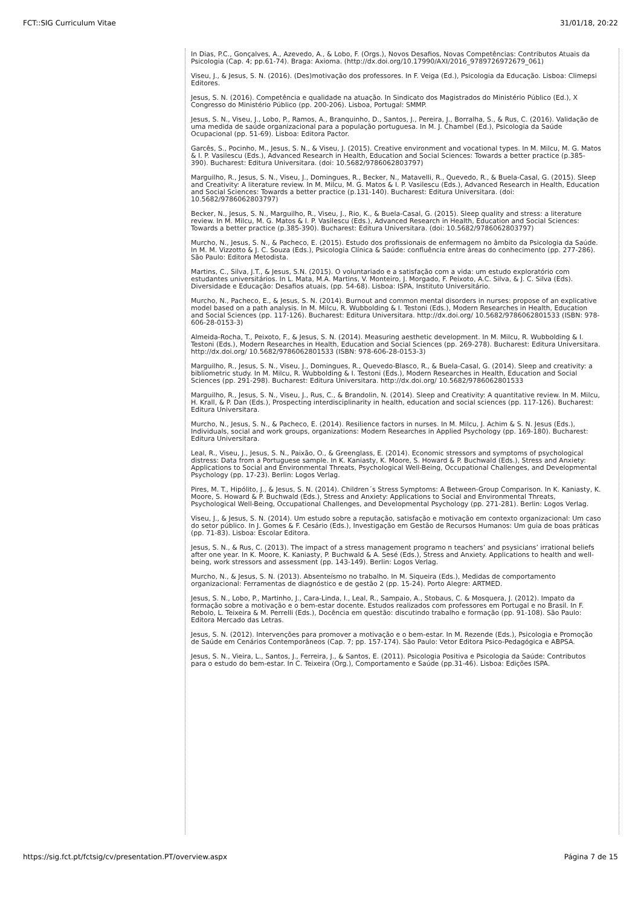FCT::SIG Curriculum Vitae 31/01/18, 20:22
In Dias, P.C., Gonçalves, A., Azevedo, A., & Lobo, F. (Orgs.), Novos Desafios, Novas Competências: Contributos Atuais da Psicologia (Cap. 4; pp.61-74). Braga: Axioma. (http://dx.doi.org/10.17990/AXI/2016_9789726972679_061)
Viseu, J., & Jesus, S. N. (2016). (Des)motivação dos professores. In F. Veiga (Ed.), Psicologia da Educação. Lisboa: Climepsi Editores.
Jesus, S. N. (2016). Competência e qualidade na atuação. In Sindicato dos Magistrados do Ministério Público (Ed.), X Congresso do Ministério Público (pp. 200-206). Lisboa, Portugal: SMMP.
Jesus, S. N., Viseu, J., Lobo, P., Ramos, A., Branquinho, D., Santos, J., Pereira, J., Borralha, S., & Rus, C. (2016). Validação de uma medida de saúde organizacional para a população portuguesa. In M. J. Chambel (Ed.), Psicologia da Saúde Ocupacional (pp. 51-69). Lisboa: Editora Pactor.
Garcês, S., Pocinho, M., Jesus, S. N., & Viseu, J. (2015). Creative environment and vocational types. In M. Milcu, M. G. Matos & I. P. Vasilescu (Eds.), Advanced Research in Health, Education and Social Sciences: Towards a better practice (p.385-390). Bucharest: Editura Universitara. (doi: 10.5682/9786062803797)
Marguilho, R., Jesus, S. N., Viseu, J., Domingues, R., Becker, N., Matavelli, R., Quevedo, R., & Buela-Casal, G. (2015). Sleep and Creativity: A literature review. In M. Milcu, M. G. Matos & I. P. Vasilescu (Eds.), Advanced Research in Health, Education and Social Sciences: Towards a better practice (p.131-140). Bucharest: Editura Universitara. (doi: 10.5682/9786062803797)
Becker, N., Jesus, S. N., Marguilho, R., Viseu, J., Rio, K., & Buela-Casal, G. (2015). Sleep quality and stress: a literature review. In M. Milcu, M. G. Matos & I. P. Vasilescu (Eds.), Advanced Research in Health, Education and Social Sciences: Towards a better practice (p.385-390). Bucharest: Editura Universitara. (doi: 10.5682/9786062803797)
Murcho, N., Jesus, S. N., & Pacheco, E. (2015). Estudo dos profissionais de enfermagem no âmbito da Psicologia da Saúde. In M. M. Vizzotto & J. C. Souza (Eds.), Psicologia Clínica & Saúde: confluência entre áreas do conhecimento (pp. 277-286). São Paulo: Editora Metodista.
Martins, C., Silva, J.T., & Jesus, S.N. (2015). O voluntariado e a satisfação com a vida: um estudo exploratório com estudantes universitários. In L. Mata, M.A. Martins, V. Monteiro, J. Morgado, F. Peixoto, A.C. Silva, & J. C. Silva (Eds). Diversidade e Educação: Desafios atuais, (pp. 54-68). Lisboa: ISPA, Instituto Universitário.
Murcho, N., Pacheco, E., & Jesus, S. N. (2014). Burnout and common mental disorders in nurses: propose of an explicative model based on a path analysis. In M. Milcu, R. Wubbolding & I. Testoni (Eds.), Modern Researches in Health, Education and Social Sciences (pp. 117-126). Bucharest: Editura Universitara. http://dx.doi.org/ 10.5682/9786062801533 (ISBN: 978-606-28-0153-3)
Almeida-Rocha, T., Peixoto, F., & Jesus, S. N. (2014). Measuring aesthetic development. In M. Milcu, R. Wubbolding & I. Testoni (Eds.), Modern Researches in Health, Education and Social Sciences (pp. 269-278). Bucharest: Editura Universitara. http://dx.doi.org/ 10.5682/9786062801533 (ISBN: 978-606-28-0153-3)
Marguilho, R., Jesus, S. N., Viseu, J., Domingues, R., Quevedo-Blasco, R., & Buela-Casal, G. (2014). Sleep and creativity: a bibliometric study. In M. Milcu, R. Wubbolding & I. Testoni (Eds.), Modern Researches in Health, Education and Social Sciences (pp. 291-298). Bucharest: Editura Universitara. http://dx.doi.org/ 10.5682/9786062801533
Marguilho, R., Jesus, S. N., Viseu, J., Rus, C., & Brandolin, N. (2014). Sleep and Creativity: A quantitative review. In M. Milcu, H. Krall, & P. Dan (Eds.), Prospecting interdisciplinarity in health, education and social sciences (pp. 117-126). Bucharest: Editura Universitara.
Murcho, N., Jesus, S. N., & Pacheco, E. (2014). Resilience factors in nurses. In M. Milcu, J. Achim & S. N. Jesus (Eds.), Individuals, social and work groups, organizations: Modern Researches in Applied Psychology (pp. 169-180). Bucharest: Editura Universitara.
Leal, R., Viseu, J., Jesus, S. N., Paixão, O., & Greenglass, E. (2014). Economic stressors and symptoms of psychological distress: Data from a Portuguese sample. In K. Kaniasty, K. Moore, S. Howard & P. Buchwald (Eds.), Stress and Anxiety: Applications to Social and Environmental Threats, Psychological Well-Being, Occupational Challenges, and Developmental Psychology (pp. 17-23). Berlin: Logos Verlag.
Pires, M. T., Hipólito, J., & Jesus, S. N. (2014). Children´s Stress Symptoms: A Between-Group Comparison. In K. Kaniasty, K. Moore, S. Howard & P. Buchwald (Eds.), Stress and Anxiety: Applications to Social and Environmental Threats, Psychological Well-Being, Occupational Challenges, and Developmental Psychology (pp. 271-281). Berlin: Logos Verlag.
Viseu, J., & Jesus, S. N. (2014). Um estudo sobre a reputação, satisfação e motivação em contexto organizacional: Um caso do setor público. In J. Gomes & F. Cesário (Eds.), Investigação em Gestão de Recursos Humanos: Um guia de boas práticas (pp. 71-83). Lisboa: Escolar Editora.
Jesus, S. N., & Rus, C. (2013). The impact of a stress management programo n teachers’ and psysicians’ irrational beliefs after one year. In K. Moore, K. Kaniasty, P. Buchwald & A. Sesé (Eds.), Stress and Anxiety. Applications to health and well-being, work stressors and assessment (pp. 143-149). Berlin: Logos Verlag.
Murcho, N., & Jesus, S. N. (2013). Absenteísmo no trabalho. In M. Siqueira (Eds.), Medidas de comportamento organizacional: Ferramentas de diagnóstico e de gestão 2 (pp. 15-24). Porto Alegre: ARTMED.
Jesus, S. N., Lobo, P., Martinho, J., Cara-Linda, I., Leal, R., Sampaio, A., Stobaus, C. & Mosquera, J. (2012). Impato da formação sobre a motivação e o bem-estar docente. Estudos realizados com professores em Portugal e no Brasil. In F. Rebolo, L. Teixeira & M. Perrelli (Eds.), Docência em questão: discutindo trabalho e formação (pp. 91-108). São Paulo: Editora Mercado das Letras.
Jesus, S. N. (2012). Intervenções para promover a motivação e o bem-estar. In M. Rezende (Eds.), Psicologia e Promoção de Saúde em Cenários Contemporâneos (Cap. 7; pp. 157-174). São Paulo: Vetor Editora Psico-Pedagógica e ABPSA.
Jesus, S. N., Vieira, L., Santos, J., Ferreira, J., & Santos, E. (2011). Psicologia Positiva e Psicologia da Saúde: Contributos para o estudo do bem-estar. In C. Teixeira (Org.), Comportamento e Saúde (pp.31-46). Lisboa: Edições ISPA.
https://sig.fct.pt/fctsig/cv/presentation.PT/overview.aspx Página 7 de 15